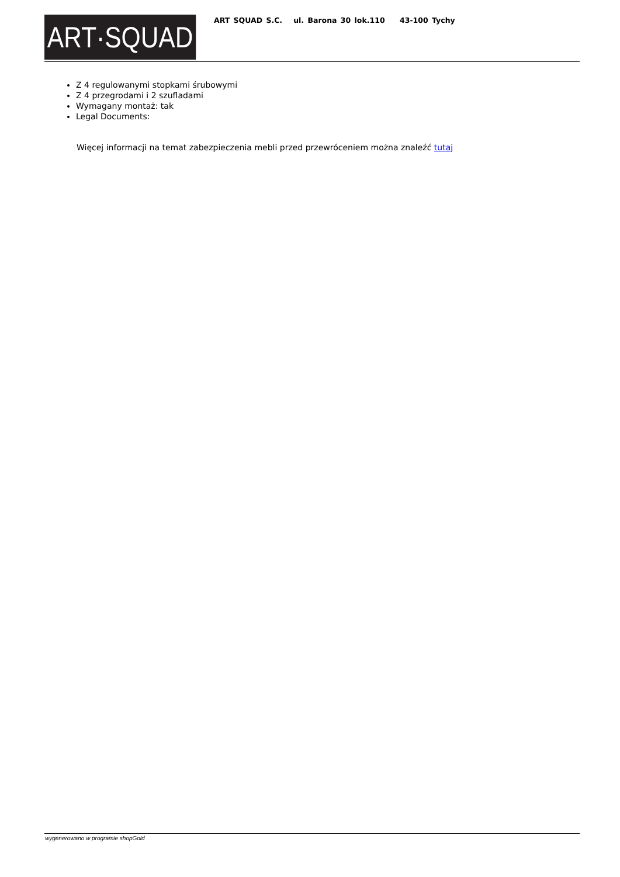ART·SQUAD
ART SQUAD S.C. ul. Barona 30 lok.110 43-100 Tychy
Z 4 regulowanymi stopkami śrubowymi
Z 4 przegrodami i 2 szufladami
Wymagany montaż: tak
Legal Documents:
Więcej informacji na temat zabezpieczenia mebli przed przewróceniem można znaleźć tutaj
wygenerowano w programie shopGold